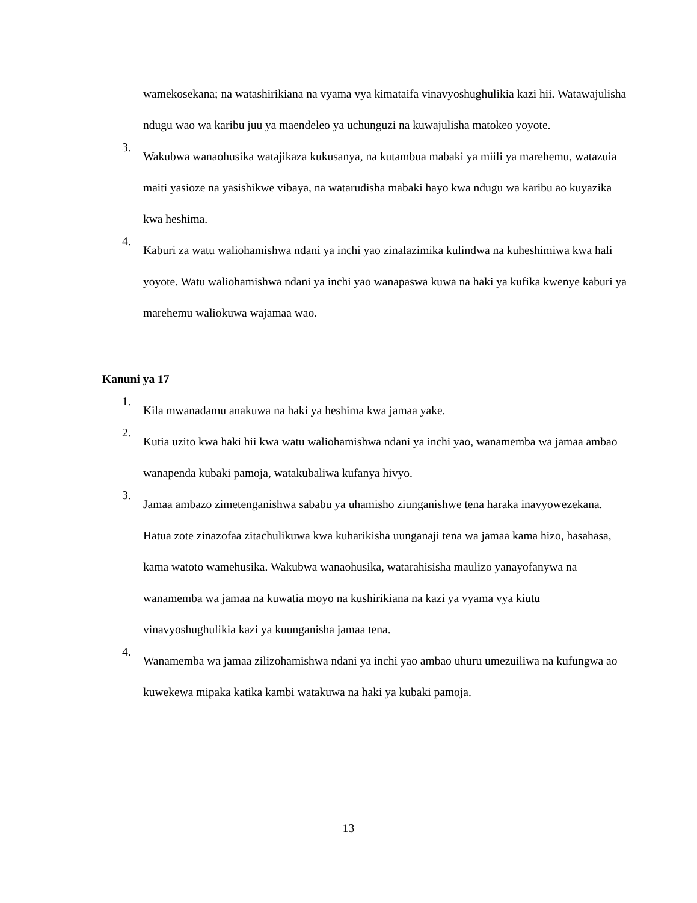wamekosekana; na watashirikiana na vyama vya kimataifa vinavyoshughulikia kazi hii. Watawajulisha ndugu wao wa karibu juu ya maendeleo ya uchunguzi na kuwajulisha matokeo yoyote.
3.
Wakubwa wanaohusika watajikaza kukusanya, na kutambua mabaki ya miili ya marehemu, watazuia maiti yasioze na yasishikwe vibaya, na watarudisha mabaki hayo kwa ndugu wa karibu ao kuyazika kwa heshima.
4.
Kaburi za watu waliohamishwa ndani ya inchi yao zinalazimika kulindwa na kuheshimiwa kwa hali yoyote. Watu waliohamishwa ndani ya inchi yao wanapaswa kuwa na haki ya kufika kwenye kaburi ya marehemu waliokuwa wajamaa wao.
Kanuni ya 17
1.
Kila mwanadamu anakuwa na haki ya heshima kwa jamaa yake.
2.
Kutia uzito kwa haki hii kwa watu waliohamishwa ndani ya inchi yao, wanamemba wa jamaa ambao wanapenda kubaki pamoja, watakubaliwa kufanya hivyo.
3.
Jamaa ambazo zimetenganishwa sababu ya uhamisho ziunganishwe tena haraka inavyowezekana. Hatua zote zinazofaa zitachulikuwa kwa kuharikisha uunganaji tena wa jamaa kama hizo, hasahasa, kama watoto wamehusika. Wakubwa wanaohusika, watarahisisha maulizo yanayofanywa na wanamemba wa jamaa na kuwatia moyo na kushirikiana na kazi ya vyama vya kiutu vinavyoshughulikia kazi ya kuunganisha jamaa tena.
4.
Wanamemba wa jamaa zilizohamishwa ndani ya inchi yao ambao uhuru umezuiliwa na kufungwa ao kuwekewa mipaka katika kambi watakuwa na haki ya kubaki pamoja.
13